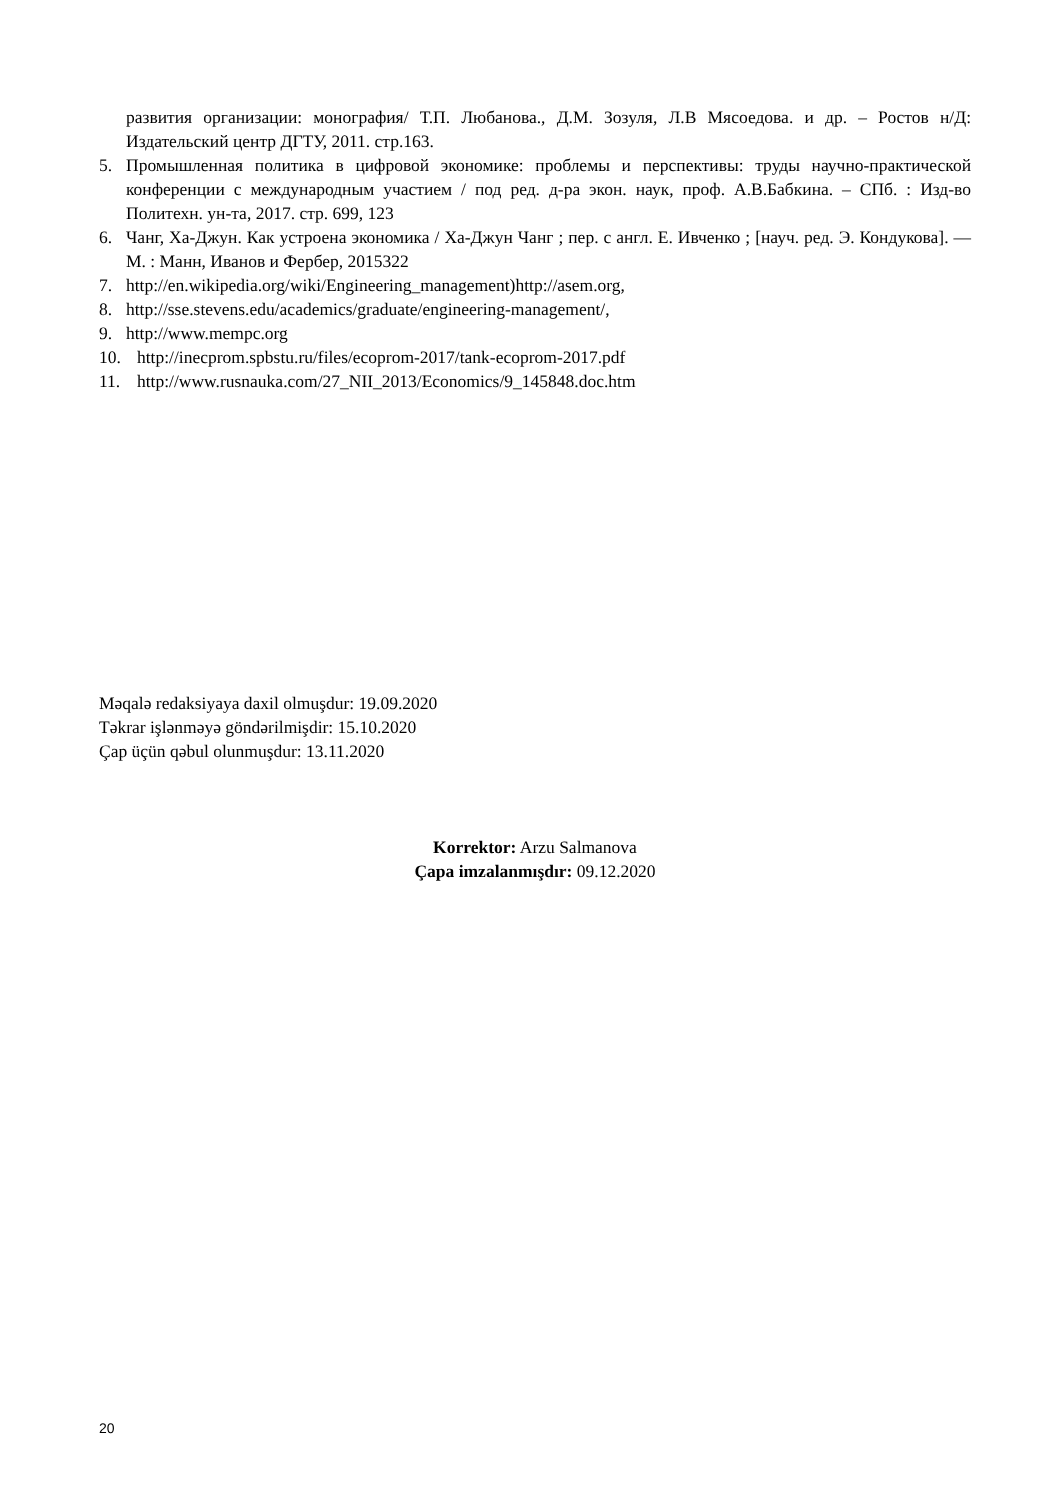развития организации: монография/ Т.П. Любанова., Д.М. Зозуля, Л.В Мясоедова. и др. – Ростов н/Д: Издательский центр ДГТУ, 2011. стр.163.
5. Промышленная политика в цифровой экономике: проблемы и перспективы: труды научно-практической конференции с международным участием / под ред. д-ра экон. наук, проф. А.В.Бабкина. – СПб. : Изд-во Политехн. ун-та, 2017. стр. 699, 123
6. Чанг, Ха-Джун. Как устроена экономика / Ха-Джун Чанг ; пер. с англ. Е. Ивченко ; [науч. ред. Э. Кондукова]. — М. : Манн, Иванов и Фербер, 2015322
7. http://en.wikipedia.org/wiki/Engineering_management)http://asem.org,
8. http://sse.stevens.edu/academics/graduate/engineering-management/,
9. http://www.mempc.org
10. http://inecprom.spbstu.ru/files/ecoprom-2017/tank-ecoprom-2017.pdf
11. http://www.rusnauka.com/27_NII_2013/Economics/9_145848.doc.htm
Məqalə redaksiyaya daxil olmuşdur: 19.09.2020
Təkrar işlənməyə göndərilmişdir: 15.10.2020
Çap üçün qəbul olunmuşdur: 13.11.2020
Korrektor: Arzu Salmanova
Çapa imzalanmışdır: 09.12.2020
20